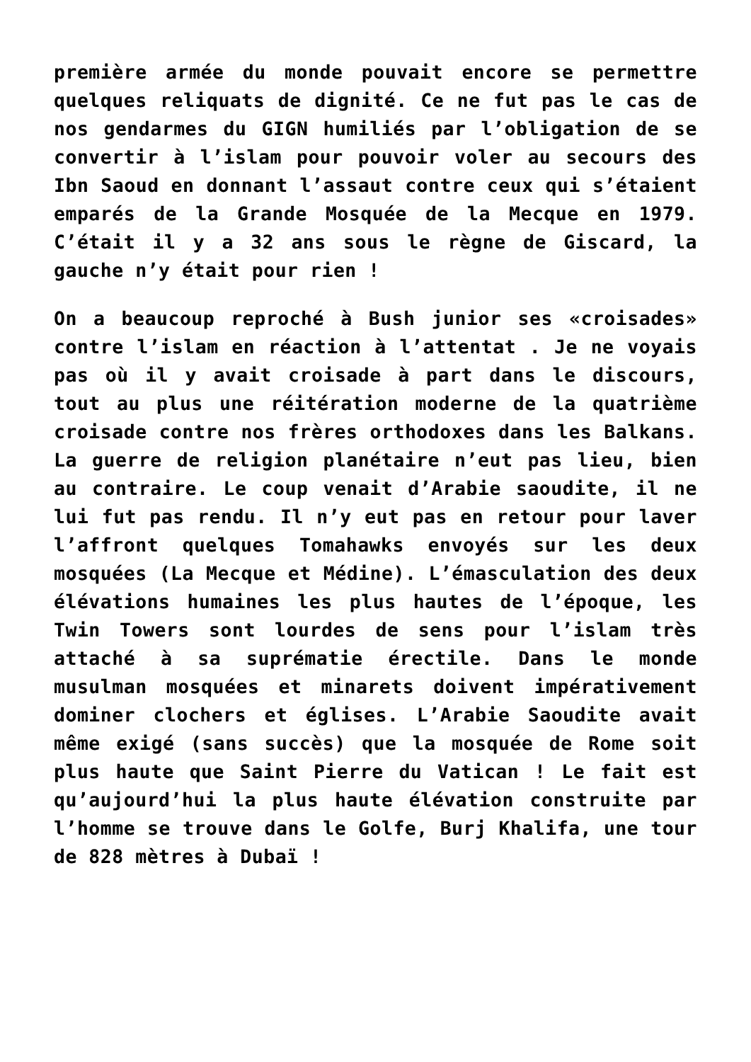première armée du monde pouvait encore se permettre quelques reliquats de dignité. Ce ne fut pas le cas de nos gendarmes du GIGN humiliés par l’obligation de se convertir à l’islam pour pouvoir voler au secours des Ibn Saoud en donnant l’assaut contre ceux qui s’étaient emparés de la Grande Mosquée de la Mecque en 1979. C’était il y a 32 ans sous le règne de Giscard, la gauche n’y était pour rien !
On a beaucoup reproché à Bush junior ses «croisades» contre l’islam en réaction à l’attentat . Je ne voyais pas où il y avait croisade à part dans le discours, tout au plus une réitération moderne de la quatrième croisade contre nos frères orthodoxes dans les Balkans. La guerre de religion planétaire n’eut pas lieu, bien au contraire. Le coup venait d’Arabie saoudite, il ne lui fut pas rendu. Il n’y eut pas en retour pour laver l’affront quelques Tomahawks envoyés sur les deux mosquées (La Mecque et Médine). L’émasculation des deux élévations humaines les plus hautes de l’époque, les Twin Towers sont lourdes de sens pour l’islam très attaché à sa suprématie érectile. Dans le monde musulman mosquées et minarets doivent impérativement dominer clochers et églises. L’Arabie Saoudite avait même exigé (sans succès) que la mosquée de Rome soit plus haute que Saint Pierre du Vatican ! Le fait est qu’aujourd’hui la plus haute élévation construite par l’homme se trouve dans le Golfe, Burj Khalifa, une tour de 828 mètres à Dubaï !